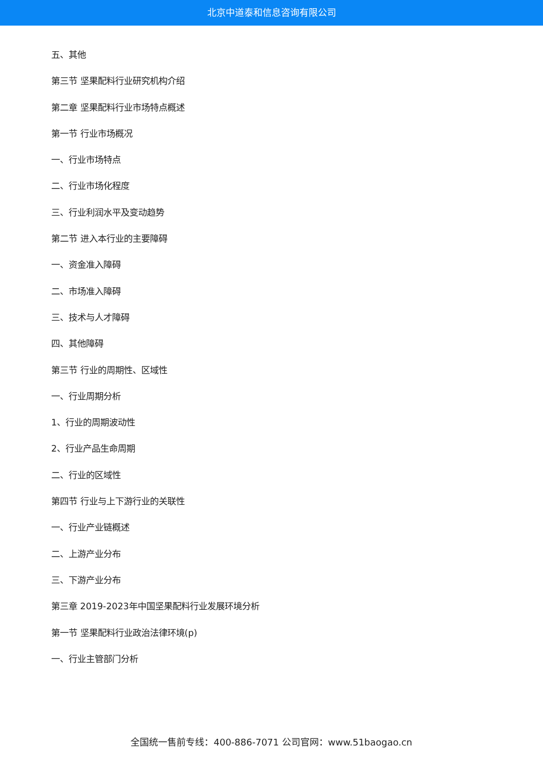北京中道泰和信息咨询有限公司
五、其他
第三节 坚果配料行业研究机构介绍
第二章 坚果配料行业市场特点概述
第一节 行业市场概况
一、行业市场特点
二、行业市场化程度
三、行业利润水平及变动趋势
第二节 进入本行业的主要障碍
一、资金准入障碍
二、市场准入障碍
三、技术与人才障碍
四、其他障碍
第三节 行业的周期性、区域性
一、行业周期分析
1、行业的周期波动性
2、行业产品生命周期
二、行业的区域性
第四节 行业与上下游行业的关联性
一、行业产业链概述
二、上游产业分布
三、下游产业分布
第三章 2019-2023年中国坚果配料行业发展环境分析
第一节 坚果配料行业政治法律环境(p)
一、行业主管部门分析
全国统一售前专线：400-886-7071 公司官网：www.51baogao.cn